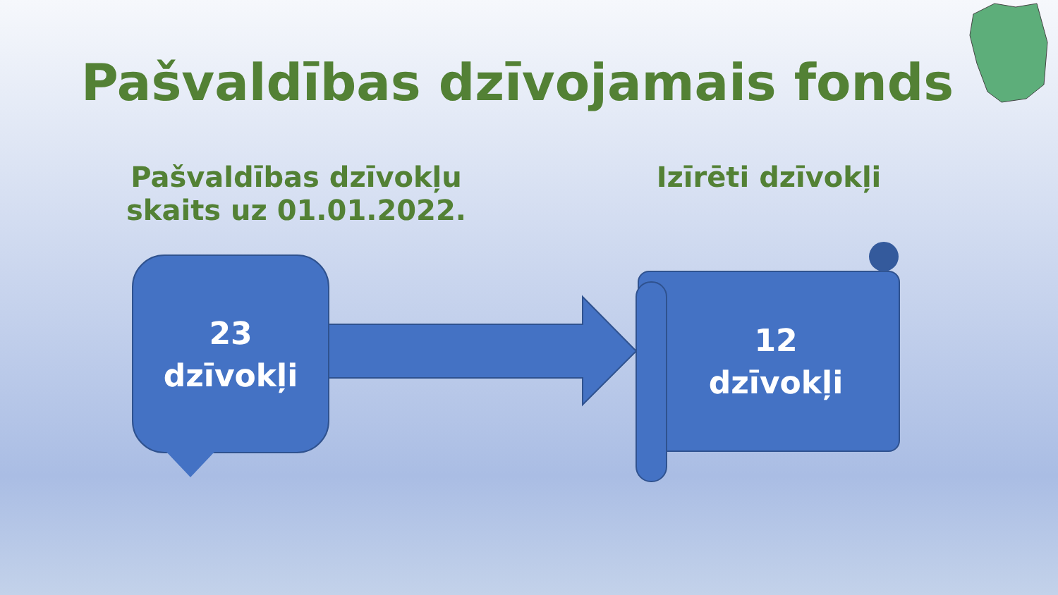Pašvaldības dzīvojamais fonds
Pašvaldības dzīvokļu
skaits uz 01.01.2022.
Izīrēti dzīvokļi
23
dzīvokļi
12
dzīvokļi